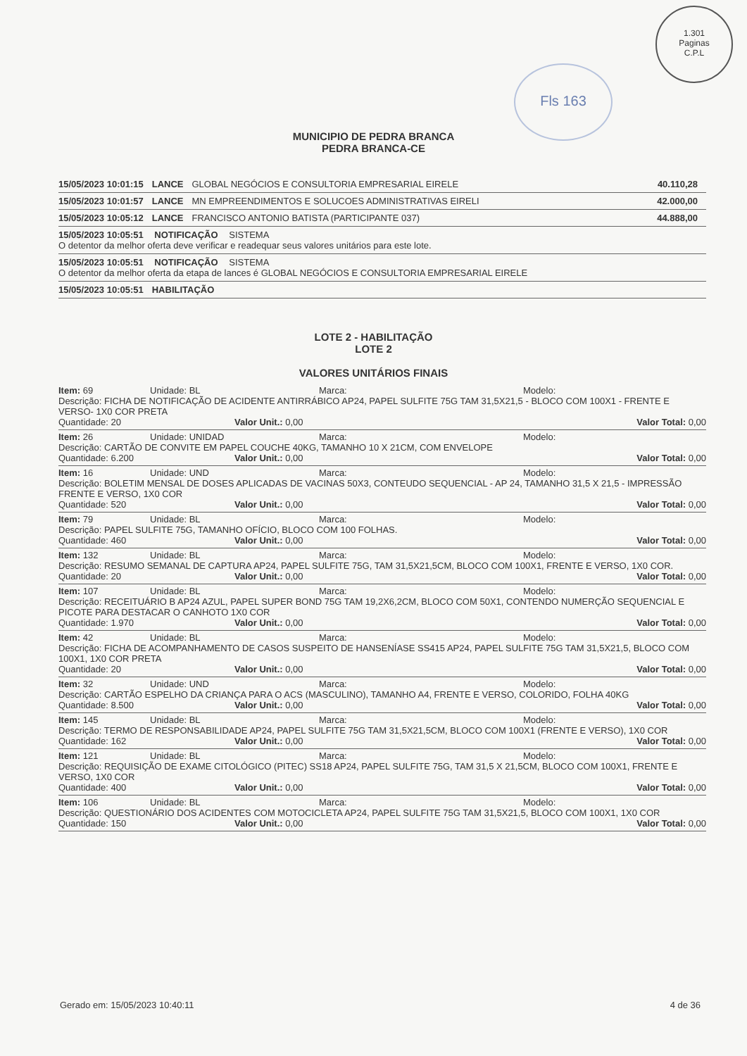Fls 163
1.301
Paginas
C.P.L
MUNICIPIO DE PEDRA BRANCA
PEDRA BRANCA-CE
15/05/2023 10:01:15 LANCE GLOBAL NEGÓCIOS E CONSULTORIA EMPRESARIAL EIRELE 40.110,28
15/05/2023 10:01:57 LANCE MN EMPREENDIMENTOS E SOLUCOES ADMINISTRATIVAS EIRELI 42.000,00
15/05/2023 10:05:12 LANCE FRANCISCO ANTONIO BATISTA (PARTICIPANTE 037) 44.888,00
15/05/2023 10:05:51 NOTIFICAÇÃO SISTEMA
O detentor da melhor oferta deve verificar e readequar seus valores unitários para este lote.
15/05/2023 10:05:51 NOTIFICAÇÃO SISTEMA
O detentor da melhor oferta da etapa de lances é GLOBAL NEGÓCIOS E CONSULTORIA EMPRESARIAL EIRELE
15/05/2023 10:05:51 HABILITAÇÃO
LOTE 2 - HABILITAÇÃO
LOTE 2
VALORES UNITÁRIOS FINAIS
Item: 69 Unidade: BL Marca: Modelo:
Descrição: FICHA DE NOTIFICAÇÃO DE ACIDENTE ANTIRRÁBICO AP24, PAPEL SULFITE 75G TAM 31,5X21,5 - BLOCO COM 100X1 - FRENTE E VERSO- 1X0 COR PRETA
Quantidade: 20 Valor Unit.: 0,00 Valor Total: 0,00
Item: 26 Unidade: UNIDAD Marca: Modelo:
Descrição: CARTÃO DE CONVITE EM PAPEL COUCHE 40KG, TAMANHO 10 X 21CM, COM ENVELOPE
Quantidade: 6.200 Valor Unit.: 0,00 Valor Total: 0,00
Item: 16 Unidade: UND Marca: Modelo:
Descrição: BOLETIM MENSAL DE DOSES APLICADAS DE VACINAS 50X3, CONTEUDO SEQUENCIAL - AP 24, TAMANHO 31,5 X 21,5 - IMPRESSÃO FRENTE E VERSO, 1X0 COR
Quantidade: 520 Valor Unit.: 0,00 Valor Total: 0,00
Item: 79 Unidade: BL Marca: Modelo:
Descrição: PAPEL SULFITE 75G, TAMANHO OFÍCIO, BLOCO COM 100 FOLHAS.
Quantidade: 460 Valor Unit.: 0,00 Valor Total: 0,00
Item: 132 Unidade: BL Marca: Modelo:
Descrição: RESUMO SEMANAL DE CAPTURA AP24, PAPEL SULFITE 75G, TAM 31,5X21,5CM, BLOCO COM 100X1, FRENTE E VERSO, 1X0 COR.
Quantidade: 20 Valor Unit.: 0,00 Valor Total: 0,00
Item: 107 Unidade: BL Marca: Modelo:
Descrição: RECEITUÁRIO B AP24 AZUL, PAPEL SUPER BOND 75G TAM 19,2X6,2CM, BLOCO COM 50X1, CONTENDO NUMERÇÃO SEQUENCIAL E PICOTE PARA DESTACAR O CANHOTO 1X0 COR
Quantidade: 1.970 Valor Unit.: 0,00 Valor Total: 0,00
Item: 42 Unidade: BL Marca: Modelo:
Descrição: FICHA DE ACOMPANHAMENTO DE CASOS SUSPEITO DE HANSENÍASE SS415 AP24, PAPEL SULFITE 75G TAM 31,5X21,5, BLOCO COM 100X1, 1X0 COR PRETA
Quantidade: 20 Valor Unit.: 0,00 Valor Total: 0,00
Item: 32 Unidade: UND Marca: Modelo:
Descrição: CARTÃO ESPELHO DA CRIANÇA PARA O ACS (MASCULINO), TAMANHO A4, FRENTE E VERSO, COLORIDO, FOLHA 40KG
Quantidade: 8.500 Valor Unit.: 0,00 Valor Total: 0,00
Item: 145 Unidade: BL Marca: Modelo:
Descrição: TERMO DE RESPONSABILIDADE AP24, PAPEL SULFITE 75G TAM 31,5X21,5CM, BLOCO COM 100X1 (FRENTE E VERSO), 1X0 COR
Quantidade: 162 Valor Unit.: 0,00 Valor Total: 0,00
Item: 121 Unidade: BL Marca: Modelo:
Descrição: REQUISIÇÃO DE EXAME CITOLÓGICO (PITEC) SS18 AP24, PAPEL SULFITE 75G, TAM 31,5 X 21,5CM, BLOCO COM 100X1, FRENTE E VERSO, 1X0 COR
Quantidade: 400 Valor Unit.: 0,00 Valor Total: 0,00
Item: 106 Unidade: BL Marca: Modelo:
Descrição: QUESTIONÁRIO DOS ACIDENTES COM MOTOCICLETA AP24, PAPEL SULFITE 75G TAM 31,5X21,5, BLOCO COM 100X1, 1X0 COR
Quantidade: 150 Valor Unit.: 0,00 Valor Total: 0,00
Gerado em: 15/05/2023 10:40:11 4 de 36